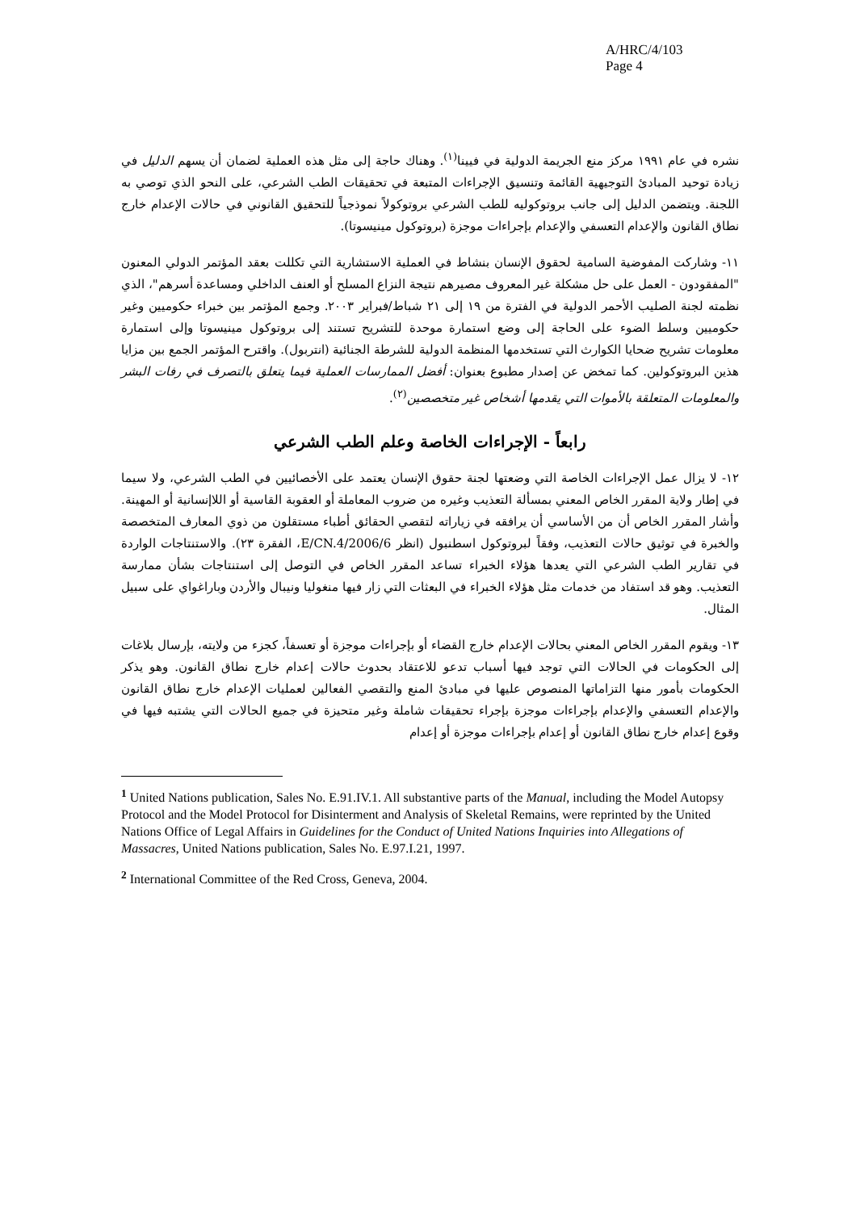A/HRC/4/103
Page 4
نشره في عام ١٩٩١ مركز منع الجريمة الدولية في فيينا<sup>(١)</sup>. وهناك حاجة إلى مثل هذه العملية لضمان أن يسهم الدليل في زيادة توحيد المبادئ التوجيهية القائمة وتنسيق الإجراءات المتبعة في تحقيقات الطب الشرعي، على النحو الذي توصي به اللجنة. ويتضمن الدليل إلى جانب بروتوكوليه للطب الشرعي بروتوكولاً نموذجياً للتحقيق القانوني في حالات الإعدام خارج نطاق القانون والإعدام التعسفي والإعدام بإجراءات موجزة (بروتوكول مينيسوتا).
١١- وشاركت المفوضية السامية لحقوق الإنسان بنشاط في العملية الاستشارية التي تكللت بعقد المؤتمر الدولي المعنون "المفقودون - العمل على حل مشكلة غير المعروف مصيرهم نتيجة النزاع المسلح أو العنف الداخلي ومساعدة أسرهم"، الذي نظمته لجنة الصليب الأحمر الدولية في الفترة من ١٩ إلى ٢١ شباط/فبراير ٢٠٠٣. وجمع المؤتمر بين خبراء حكوميين وغير حكوميين وسلط الضوء على الحاجة إلى وضع استمارة موحدة للتشريح تستند إلى بروتوكول مينيسوتا وإلى استمارة معلومات تشريح ضحايا الكوارث التي تستخدمها المنظمة الدولية للشرطة الجنائية (انتربول). واقترح المؤتمر الجمع بين مزايا هذين البروتوكولين. كما تمخض عن إصدار مطبوع بعنوان: أفضل الممارسات العملية فيما يتعلق بالتصرف في رفات البشر والمعلومات المتعلقة بالأموات التي يقدمها أشخاص غير متخصصين<sup>(٢)</sup>.
رابعاً - الإجراءات الخاصة وعلم الطب الشرعي
١٢- لا يزال عمل الإجراءات الخاصة التي وضعتها لجنة حقوق الإنسان يعتمد على الأخصائيين في الطب الشرعي، ولا سيما في إطار ولاية المقرر الخاص المعني بمسألة التعذيب وغيره من ضروب المعاملة أو العقوبة القاسية أو اللاإنسانية أو المهينة. وأشار المقرر الخاص أن من الأساسي أن يرافقه في زياراته لتقصي الحقائق أطباء مستقلون من ذوي المعارف المتخصصة والخبرة في توثيق حالات التعذيب، وفقاً لبروتوكول اسطنبول (انظر E/CN.4/2006/6، الفقرة ٢٣). والاستنتاجات الواردة في تقارير الطب الشرعي التي يعدها هؤلاء الخبراء تساعد المقرر الخاص في التوصل إلى استنتاجات بشأن ممارسة التعذيب. وهو قد استفاد من خدمات مثل هؤلاء الخبراء في البعثات التي زار فيها منغوليا ونيبال والأردن وباراغواي على سبيل المثال.
١٣- ويقوم المقرر الخاص المعني بحالات الإعدام خارج القضاء أو بإجراءات موجزة أو تعسفاً، كجزء من ولايته، بإرسال بلاغات إلى الحكومات في الحالات التي توجد فيها أسباب تدعو للاعتقاد بحدوث حالات إعدام خارج نطاق القانون. وهو يذكر الحكومات بأمور منها التزاماتها المنصوص عليها في مبادئ المنع والتقصي الفعالين لعمليات الإعدام خارج نطاق القانون والإعدام التعسفي والإعدام بإجراءات موجزة بإجراء تحقيقات شاملة وغير متحيزة في جميع الحالات التي يشتبه فيها في وقوع إعدام خارج نطاق القانون أو إعدام بإجراءات موجزة أو إعدام
<sup>1</sup> United Nations publication, Sales No. E.91.IV.1. All substantive parts of the Manual, including the Model Autopsy Protocol and the Model Protocol for Disinterment and Analysis of Skeletal Remains, were reprinted by the United Nations Office of Legal Affairs in Guidelines for the Conduct of United Nations Inquiries into Allegations of Massacres, United Nations publication, Sales No. E.97.I.21, 1997.
<sup>2</sup> International Committee of the Red Cross, Geneva, 2004.